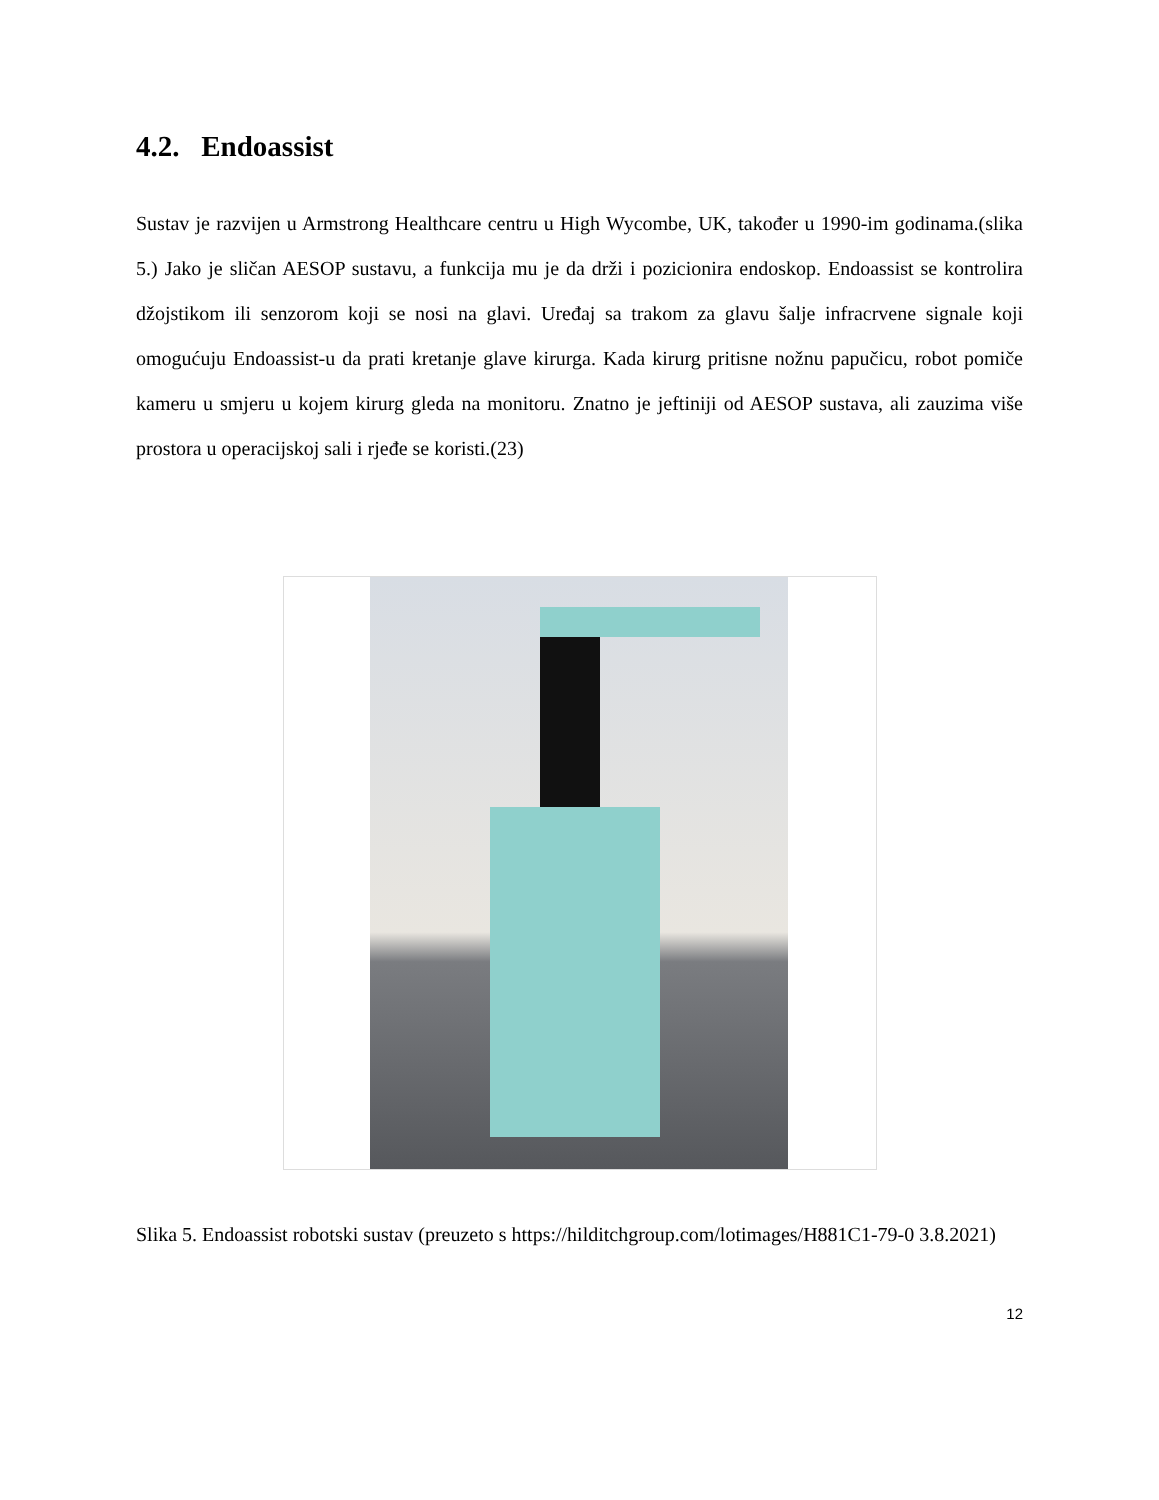4.2. Endoassist
Sustav je razvijen u Armstrong Healthcare centru u High Wycombe, UK, također u 1990-im godinama.(slika 5.) Jako je sličan AESOP sustavu, a funkcija mu je da drži i pozicionira endoskop. Endoassist se kontrolira džojstikom ili senzorom koji se nosi na glavi. Uređaj sa trakom za glavu šalje infracrvene signale koji omogućuju Endoassist-u da prati kretanje glave kirurga. Kada kirurg pritisne nožnu papučicu, robot pomiče kameru u smjeru u kojem kirurg gleda na monitoru. Znatno je jeftiniji od AESOP sustava, ali zauzima više prostora u operacijskoj sali i rjeđe se koristi.(23)
Slika 5. Endoassist robotski sustav (preuzeto s https://hilditchgroup.com/lotimages/H881C1-79-0 3.8.2021)
12